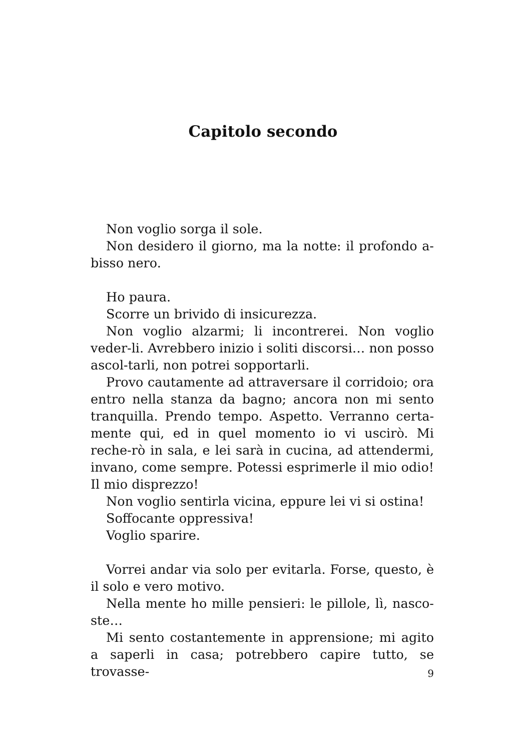Capitolo secondo
Non voglio sorga il sole.
Non desidero il giorno, ma la notte: il profondo a-bisso nero.
Ho paura.
Scorre un brivido di insicurezza.
Non voglio alzarmi; li incontrerei. Non voglio veder-li. Avrebbero inizio i soliti discorsi… non posso ascol-tarli, non potrei sopportarli.
Provo cautamente ad attraversare il corridoio; ora entro nella stanza da bagno; ancora non mi sento tranquilla. Prendo tempo. Aspetto. Verranno certa-mente qui, ed in quel momento io vi uscirò. Mi reche-rò in sala, e lei sarà in cucina, ad attendermi, invano, come sempre. Potessi esprimerle il mio odio! Il mio disprezzo!
Non voglio sentirla vicina, eppure lei vi si ostina!
Soffocante oppressiva!
Voglio sparire.
Vorrei andar via solo per evitarla. Forse, questo, è il solo e vero motivo.
Nella mente ho mille pensieri: le pillole, lì, nasco-ste…
Mi sento costantemente in apprensione; mi agito a saperli in casa; potrebbero capire tutto, se trovasse-
9